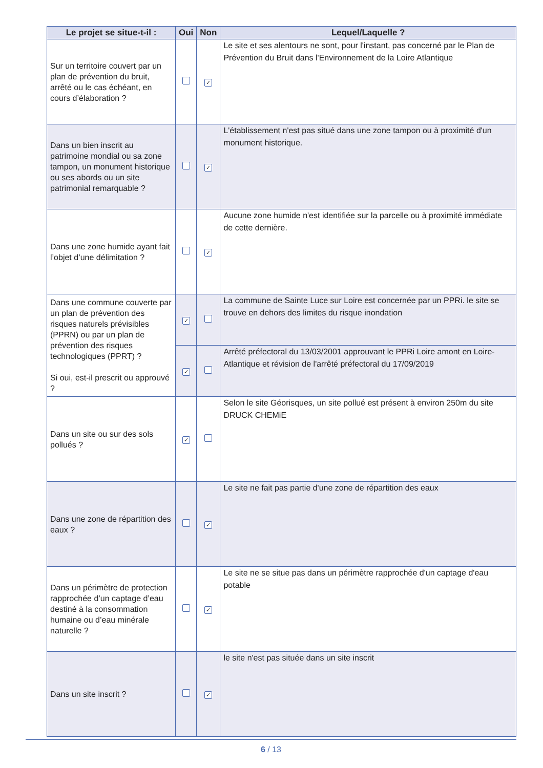| Le projet se situe-t-il : | Oui | Non | Lequel/Laquelle ? |
| --- | --- | --- | --- |
| Sur un territoire couvert par un plan de prévention du bruit, arrêté ou le cas échéant, en cours d’élaboration ? | | ✓ | Le site et ses alentours ne sont, pour l'instant, pas concerné par le Plan de Prévention du Bruit dans l'Environnement de la Loire Atlantique |
| Dans un bien inscrit au patrimoine mondial ou sa zone tampon, un monument historique ou ses abords ou un site patrimonial remarquable ? | | ✓ | L'établissement n'est pas situé dans une zone tampon ou à proximité d'un monument historique. |
| Dans une zone humide ayant fait l’objet d’une délimitation ? | | ✓ | Aucune zone humide n'est identifiée sur la parcelle ou à proximité immédiate de cette dernière. |
| Dans une commune couverte par un plan de prévention des risques naturels prévisibles (PPRN) ou par un plan de prévention des risques technologiques (PPRT) ? Si oui, est-il prescrit ou approuvé ? | ✓ | | La commune de Sainte Luce sur Loire est concernée par un PPRi. le site se trouve en dehors des limites du risque inondation |
| | ✓ | | Arrêté préfectoral du 13/03/2001 approuvant le PPRi Loire amont en Loire-Atlantique et révision de l'arrêté préfectoral du 17/09/2019 |
| Dans un site ou sur des sols pollués ? | ✓ | | Selon le site Géorisques, un site pollué est présent à environ 250m du site DRUCK CHEMiE |
| Dans une zone de répartition des eaux ? | | ✓ | Le site ne fait pas partie d'une zone de répartition des eaux |
| Dans un périmètre de protection rapprochée d’un captage d’eau destiné à la consommation humaine ou d’eau minérale naturelle ? | | ✓ | Le site ne se situe pas dans un périmètre rapprochée d'un captage d'eau potable |
| Dans un site inscrit ? | | ✓ | le site n'est pas située dans un site inscrit |
6 / 13